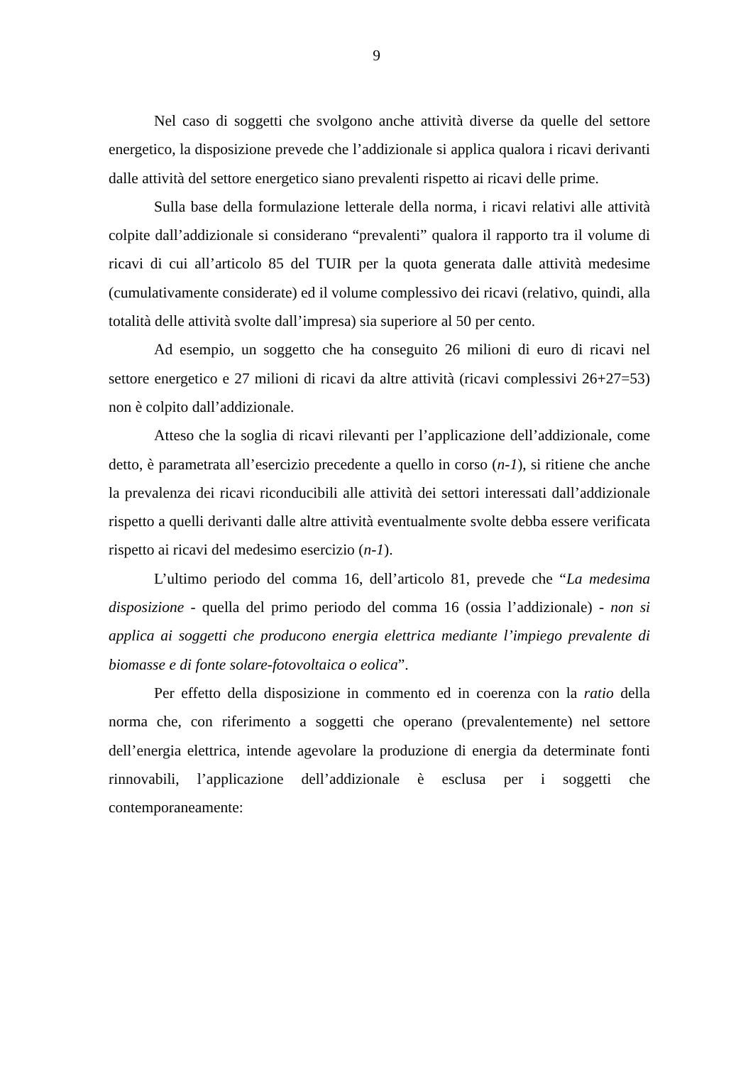9
Nel caso di soggetti che svolgono anche attività diverse da quelle del settore energetico, la disposizione prevede che l’addizionale si applica qualora i ricavi derivanti dalle attività del settore energetico siano prevalenti rispetto ai ricavi delle prime.
Sulla base della formulazione letterale della norma, i ricavi relativi alle attività colpite dall’addizionale si considerano “prevalenti” qualora il rapporto tra il volume di ricavi di cui all’articolo 85 del TUIR per la quota generata dalle attività medesime (cumulativamente considerate) ed il volume complessivo dei ricavi (relativo, quindi, alla totalità delle attività svolte dall’impresa) sia superiore al 50 per cento.
Ad esempio, un soggetto che ha conseguito 26 milioni di euro di ricavi nel settore energetico e 27 milioni di ricavi da altre attività (ricavi complessivi 26+27=53) non è colpito dall’addizionale.
Atteso che la soglia di ricavi rilevanti per l’applicazione dell’addizionale, come detto, è parametrata all’esercizio precedente a quello in corso (n-1), si ritiene che anche la prevalenza dei ricavi riconducibili alle attività dei settori interessati dall’addizionale rispetto a quelli derivanti dalle altre attività eventualmente svolte debba essere verificata rispetto ai ricavi del medesimo esercizio (n-1).
L’ultimo periodo del comma 16, dell’articolo 81, prevede che “La medesima disposizione - quella del primo periodo del comma 16 (ossia l’addizionale) - non si applica ai soggetti che producono energia elettrica mediante l’impiego prevalente di biomasse e di fonte solare-fotovoltaica o eolica”.
Per effetto della disposizione in commento ed in coerenza con la ratio della norma che, con riferimento a soggetti che operano (prevalentemente) nel settore dell’energia elettrica, intende agevolare la produzione di energia da determinate fonti rinnovabili, l’applicazione dell’addizionale è esclusa per i soggetti che contemporaneamente: